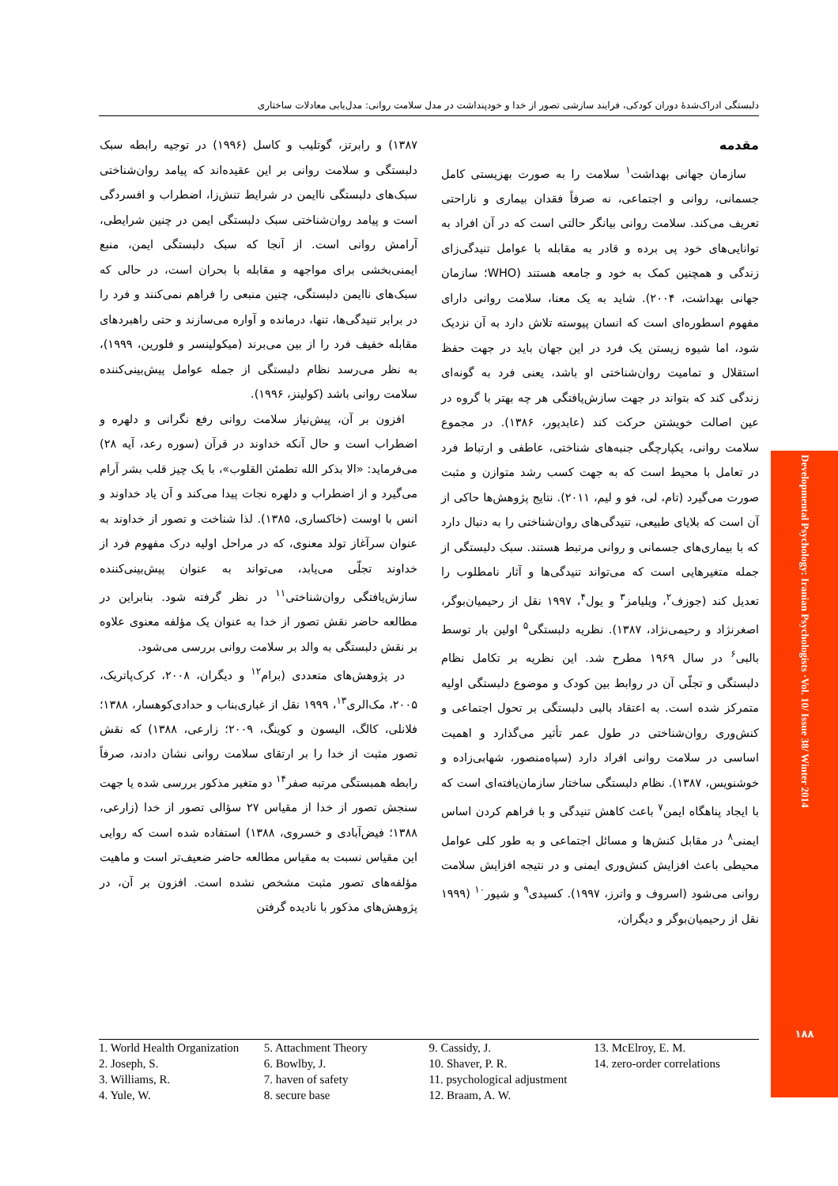دلبستگی ادراک‌شدهٔ دوران کودکی، فرایند سازشی تصور از خدا و خودپنداشت در مدل سلامت روانی: مدل‌یابی معادلات ساختاری
مقدمه
سازمان جهانی بهداشت<sup>۱</sup> سلامت را به صورت بهزیستی کامل جسمانی، روانی و اجتماعی، نه صرفاً فقدان بیماری و ناراحتی تعریف می‌کند. سلامت روانی بیانگر حالتی است که در آن افراد به توانایی‌های خود پی برده و قادر به مقابله با عوامل تنیدگی‌زای زندگی و همچنین کمک به خود و جامعه هستند (WHO؛ سازمان جهانی بهداشت، ۲۰۰۴). شاید به یک معنا، سلامت روانی دارای مفهوم اسطوره‌ای است که انسان پیوسته تلاش دارد به آن نزدیک شود، اما شیوه زیستن یک فرد در این جهان باید در جهت حفظ استقلال و تمامیت روان‌شناختی او باشد، یعنی فرد به گونه‌ای زندگی کند که بتواند در جهت سازش‌یافتگی هر چه بهتر با گروه در عین اصالت خویشتن حرکت کند (عابدپور، ۱۳۸۶). در مجموع سلامت روانی، یکپارچگی جنبه‌های شناختی، عاطفی و ارتباط فرد در تعامل با محیط است که به جهت کسب رشد متوازن و مثبت صورت می‌گیرد (تام، لی، فو و لیم، ۲۰۱۱). نتایج پژوهش‌ها حاکی از آن است که بلایای طبیعی، تنیدگی‌های روان‌شناختی را به دنبال دارد که با بیماری‌های جسمانی و روانی مرتبط هستند. سبک دلبستگی از جمله متغیرهایی است که می‌تواند تنیدگی‌ها و آثار نامطلوب را تعدیل کند (جوزف<sup>۲</sup>، ویلیامز<sup>۳</sup> و یول<sup>۴</sup>، ۱۹۹۷ نقل از رحیمیان‌بوگر، اصغرنژاد و رحیمی‌نژاد، ۱۳۸۷). نظریه دلبستگی<sup>۵</sup> اولین بار توسط بالبی<sup>۶</sup> در سال ۱۹۶۹ مطرح شد. این نظریه بر تکامل نظام دلبستگی و تجلّی آن در روابط بین کودک و موضوع دلبستگی اولیه متمرکز شده است. به اعتقاد بالبی دلبستگی بر تحول اجتماعی و کنش‌وری روان‌شناختی در طول عمر تأثیر می‌گذارد و اهمیت اساسی در سلامت روانی افراد دارد (سپاه‌منصور، شهابی‌زاده و خوشنویس، ۱۳۸۷). نظام دلبستگی ساختار سازمان‌یافته‌ای است که با ایجاد پناهگاه ایمن<sup>۷</sup> باعث کاهش تنیدگی و با فراهم کردن اساس ایمنی<sup>۸</sup> در مقابل کنش‌ها و مسائل اجتماعی و به طور کلی عوامل محیطی باعث افزایش کنش‌وری ایمنی و در نتیجه افزایش سلامت روانی می‌شود (اسروف و واترز، ۱۹۹۷). کسیدی<sup>۹</sup> و شیور<sup>۱۰</sup> (۱۹۹۹ نقل از رحیمیان‌بوگر و دیگران،
۱۳۸۷) و رابرتز، گوتلیب و کاسل (۱۹۹۶) در توجیه رابطه سبک دلبستگی و سلامت روانی بر این عقیده‌اند که پیامد روان‌شناختی سبک‌های دلبستگی ناایمن در شرایط تنش‌زا، اضطراب و افسردگی است و پیامد روان‌شناختی سبک دلبستگی ایمن در چنین شرایطی، آرامش روانی است. از آنجا که سبک دلبستگی ایمن، منبع ایمنی‌بخشی برای مواجهه و مقابله با بحران است، در حالی که سبک‌های ناایمن دلبستگی، چنین منبعی را فراهم نمی‌کنند و فرد را در برابر تنیدگی‌ها، تنها، درمانده و آواره می‌سازند و حتی راهبردهای مقابله خفیف فرد را از بین می‌برند (میکولینسر و فلورین، ۱۹۹۹)، به نظر می‌رسد نظام دلبستگی از جمله عوامل پیش‌بینی‌کننده سلامت روانی باشد (کولینز، ۱۹۹۶).
افزون بر آن، پیش‌نیاز سلامت روانی رفع نگرانی و دلهره و اضطراب است و حال آنکه خداوند در قرآن (سوره رعد، آیه ۲۸) می‌فرماید: «الا بذکر الله تطمئن القلوب»، با یک چیز قلب بشر آرام می‌گیرد و از اضطراب و دلهره نجات پیدا می‌کند و آن یاد خداوند و انس با اوست (خاکساری، ۱۳۸۵). لذا شناخت و تصور از خداوند به عنوان سرآغاز تولد معنوی، که در مراحل اولیه درک مفهوم فرد از خداوند تجلّی می‌یابد، می‌تواند به عنوان پیش‌بینی‌کننده سازش‌یافتگی روان‌شناختی<sup>۱۱</sup> در نظر گرفته شود. بنابراین در مطالعه حاضر نقش تصور از خدا به عنوان یک مؤلفه معنوی علاوه بر نقش دلبستگی به والد بر سلامت روانی بررسی می‌شود.
در پژوهش‌های متعددی (برام<sup>۱۲</sup> و دیگران، ۲۰۰۸، کرک‌پاتریک، ۲۰۰۵، مک‌الری<sup>۱۳</sup>، ۱۹۹۹ نقل از غباری‌بناب و حدادی‌کوهسار، ۱۳۸۸؛ فلانلی، کالگ، الیسون و کوینگ، ۲۰۰۹؛ زارعی، ۱۳۸۸) که نقش تصور مثبت از خدا را بر ارتقای سلامت روانی نشان دادند، صرفاً رابطه همبستگی مرتبه صفر<sup>۱۴</sup> دو متغیر مذکور بررسی شده یا جهت سنجش تصور از خدا از مقیاس ۲۷ سؤالی تصور از خدا (زارعی، ۱۳۸۸؛ فیض‌آبادی و خسروی، ۱۳۸۸) استفاده شده است که روایی این مقیاس نسبت به مقیاس مطالعه حاضر ضعیف‌تر است و ماهیت مؤلفه‌های تصور مثبت مشخص نشده است. افزون بر آن، در پژوهش‌های مذکور با نادیده گرفتن
1. World Health Organization
2. Joseph, S.
3. Williams, R.
4. Yule, W.
5. Attachment Theory
6. Bowlby, J.
7. haven of safety
8. secure base
9. Cassidy, J.
10. Shaver, P. R.
11. psychological adjustment
12. Braam, A. W.
13. McElroy, E. M.
14. zero-order correlations
Developmental Psychology: Iranian Psychologists ·Vol. 10/ Issue 38/ Winter 2014
۱۸۸